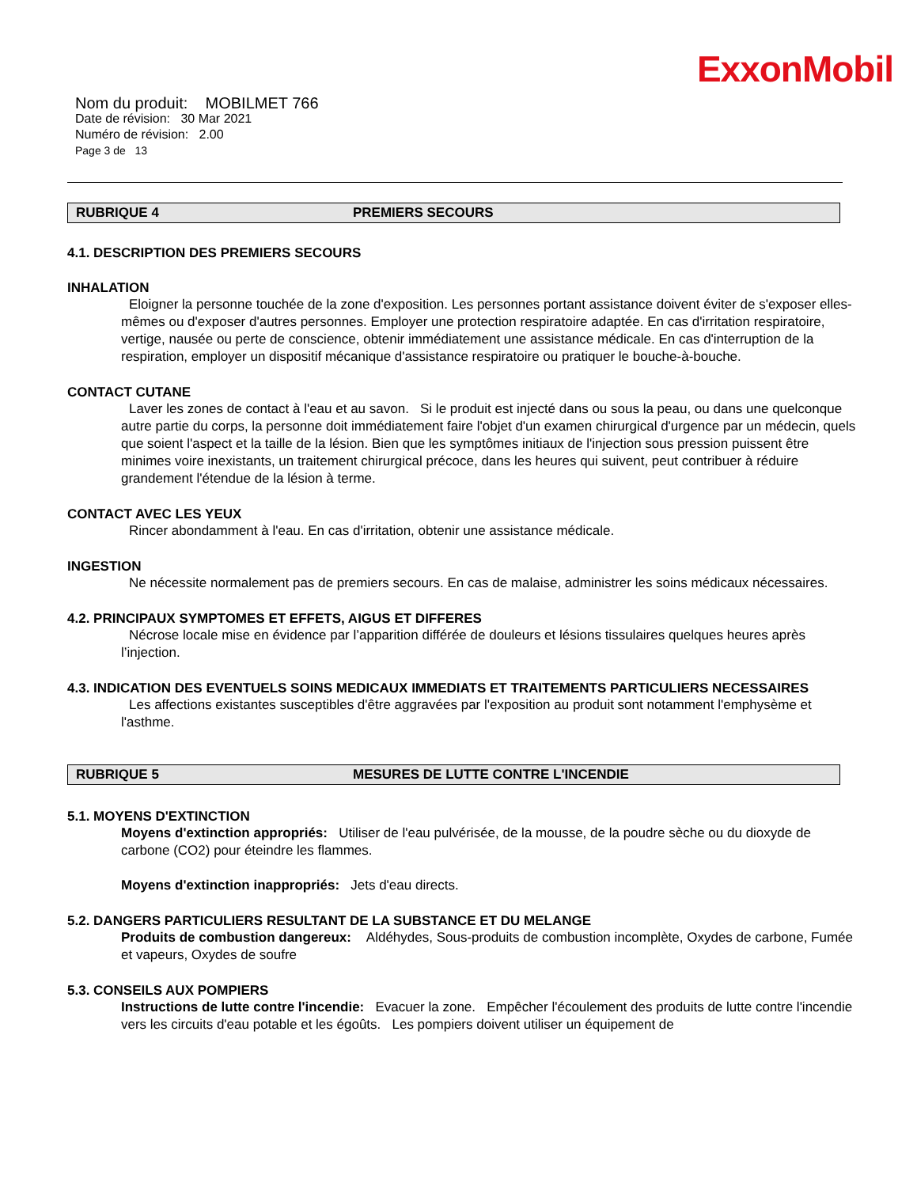ExxonMobil
Nom du produit: MOBILMET 766
Date de révision: 30 Mar 2021
Numéro de révision: 2.00
Page 3 de 13
RUBRIQUE 4 PREMIERS SECOURS
4.1. DESCRIPTION DES PREMIERS SECOURS
INHALATION
Eloigner la personne touchée de la zone d'exposition. Les personnes portant assistance doivent éviter de s'exposer elles-mêmes ou d'exposer d'autres personnes. Employer une protection respiratoire adaptée. En cas d'irritation respiratoire, vertige, nausée ou perte de conscience, obtenir immédiatement une assistance médicale. En cas d'interruption de la respiration, employer un dispositif mécanique d'assistance respiratoire ou pratiquer le bouche-à-bouche.
CONTACT CUTANE
Laver les zones de contact à l'eau et au savon. Si le produit est injecté dans ou sous la peau, ou dans une quelconque autre partie du corps, la personne doit immédiatement faire l'objet d'un examen chirurgical d'urgence par un médecin, quels que soient l'aspect et la taille de la lésion. Bien que les symptômes initiaux de l'injection sous pression puissent être minimes voire inexistants, un traitement chirurgical précoce, dans les heures qui suivent, peut contribuer à réduire grandement l'étendue de la lésion à terme.
CONTACT AVEC LES YEUX
Rincer abondamment à l'eau. En cas d'irritation, obtenir une assistance médicale.
INGESTION
Ne nécessite normalement pas de premiers secours. En cas de malaise, administrer les soins médicaux nécessaires.
4.2. PRINCIPAUX SYMPTOMES ET EFFETS, AIGUS ET DIFFERES
Nécrose locale mise en évidence par l’apparition différée de douleurs et lésions tissulaires quelques heures après l’injection.
4.3. INDICATION DES EVENTUELS SOINS MEDICAUX IMMEDIATS ET TRAITEMENTS PARTICULIERS NECESSAIRES
Les affections existantes susceptibles d'être aggravées par l'exposition au produit sont notamment l'emphysème et l'asthme.
RUBRIQUE 5 MESURES DE LUTTE CONTRE L'INCENDIE
5.1. MOYENS D'EXTINCTION
Moyens d'extinction appropriés: Utiliser de l'eau pulvérisée, de la mousse, de la poudre sèche ou du dioxyde de carbone (CO2) pour éteindre les flammes.
Moyens d'extinction inappropriés: Jets d'eau directs.
5.2. DANGERS PARTICULIERS RESULTANT DE LA SUBSTANCE ET DU MELANGE
Produits de combustion dangereux: Aldéhydes, Sous-produits de combustion incomplète, Oxydes de carbone, Fumée et vapeurs, Oxydes de soufre
5.3. CONSEILS AUX POMPIERS
Instructions de lutte contre l'incendie: Evacuer la zone. Empêcher l'écoulement des produits de lutte contre l'incendie vers les circuits d'eau potable et les égoûts. Les pompiers doivent utiliser un équipement de